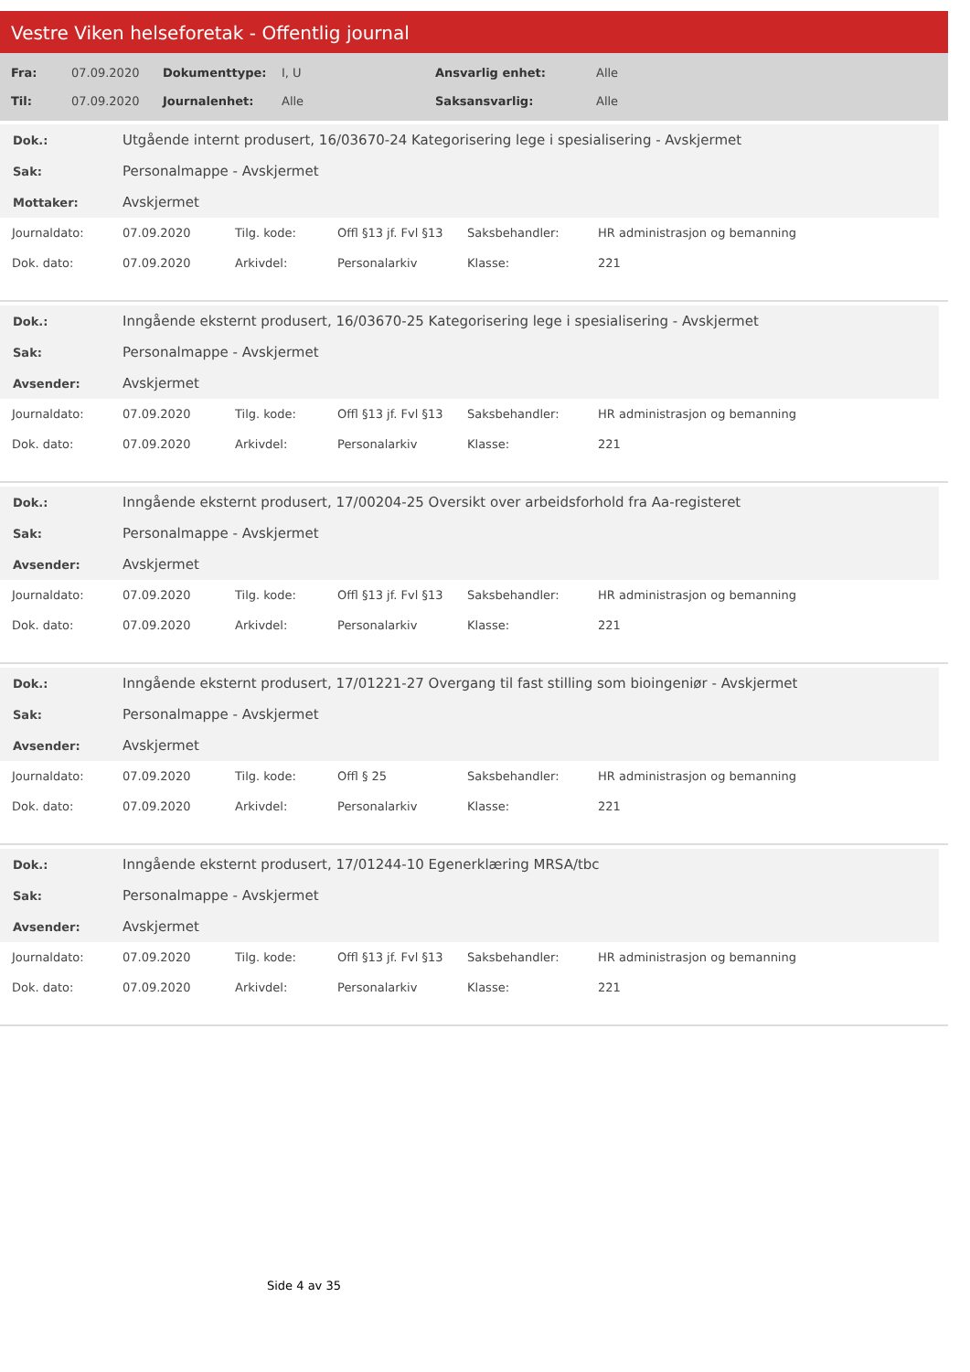Vestre Viken helseforetak - Offentlig journal
| Fra: | 07.09.2020 | Dokumenttype: | I, U | Ansvarlig enhet: | Alle |
| Til: | 07.09.2020 | Journalenhet: | Alle | Saksansvarlig: | Alle |
| Dok.: | Utgående internt produsert, 16/03670-24 Kategorisering lege i spesialisering - Avskjermet |
| Sak: | Personalmappe - Avskjermet |
| Mottaker: | Avskjermet |
| Journaldato: | 07.09.2020 | Tilg. kode: | Offl §13 jf. Fvl §13 | Saksbehandler: | HR administrasjon og bemanning |
| Dok. dato: | 07.09.2020 | Arkivdel: | Personalarkiv | Klasse: | 221 |
| Dok.: | Inngående eksternt produsert, 16/03670-25 Kategorisering lege i spesialisering - Avskjermet |
| Sak: | Personalmappe - Avskjermet |
| Avsender: | Avskjermet |
| Journaldato: | 07.09.2020 | Tilg. kode: | Offl §13 jf. Fvl §13 | Saksbehandler: | HR administrasjon og bemanning |
| Dok. dato: | 07.09.2020 | Arkivdel: | Personalarkiv | Klasse: | 221 |
| Dok.: | Inngående eksternt produsert, 17/00204-25 Oversikt over arbeidsforhold fra Aa-registeret |
| Sak: | Personalmappe - Avskjermet |
| Avsender: | Avskjermet |
| Journaldato: | 07.09.2020 | Tilg. kode: | Offl §13 jf. Fvl §13 | Saksbehandler: | HR administrasjon og bemanning |
| Dok. dato: | 07.09.2020 | Arkivdel: | Personalarkiv | Klasse: | 221 |
| Dok.: | Inngående eksternt produsert, 17/01221-27 Overgang til fast stilling som bioingeniør - Avskjermet |
| Sak: | Personalmappe - Avskjermet |
| Avsender: | Avskjermet |
| Journaldato: | 07.09.2020 | Tilg. kode: | Offl § 25 | Saksbehandler: | HR administrasjon og bemanning |
| Dok. dato: | 07.09.2020 | Arkivdel: | Personalarkiv | Klasse: | 221 |
| Dok.: | Inngående eksternt produsert, 17/01244-10 Egenerklæring MRSA/tbc |
| Sak: | Personalmappe - Avskjermet |
| Avsender: | Avskjermet |
| Journaldato: | 07.09.2020 | Tilg. kode: | Offl §13 jf. Fvl §13 | Saksbehandler: | HR administrasjon og bemanning |
| Dok. dato: | 07.09.2020 | Arkivdel: | Personalarkiv | Klasse: | 221 |
Side 4 av 35